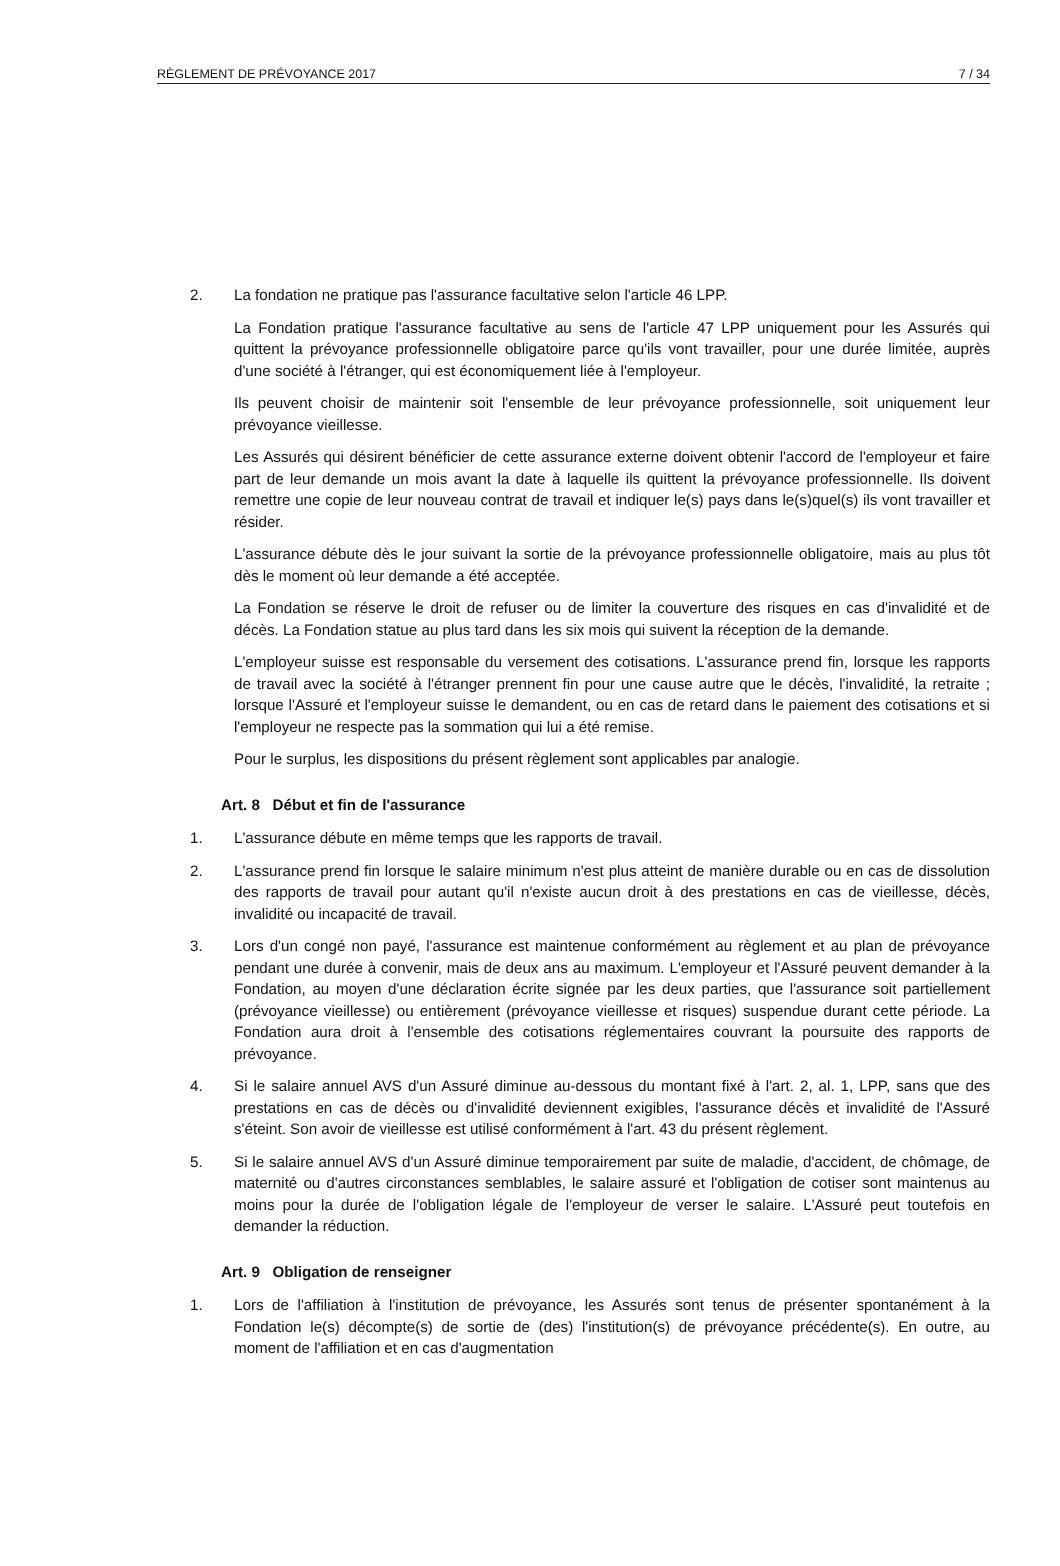RÈGLEMENT DE PRÉVOYANCE 2017 7 / 34
2. La fondation ne pratique pas l'assurance facultative selon l'article 46 LPP.
La Fondation pratique l'assurance facultative au sens de l'article 47 LPP uniquement pour les Assurés qui quittent la prévoyance professionnelle obligatoire parce qu'ils vont travailler, pour une durée limitée, auprès d'une société à l'étranger, qui est économiquement liée à l'employeur.
Ils peuvent choisir de maintenir soit l'ensemble de leur prévoyance professionnelle, soit uniquement leur prévoyance vieillesse.
Les Assurés qui désirent bénéficier de cette assurance externe doivent obtenir l'accord de l'employeur et faire part de leur demande un mois avant la date à laquelle ils quittent la prévoyance professionnelle. Ils doivent remettre une copie de leur nouveau contrat de travail et indiquer le(s) pays dans le(s)quel(s) ils vont travailler et résider.
L'assurance débute dès le jour suivant la sortie de la prévoyance professionnelle obligatoire, mais au plus tôt dès le moment où leur demande a été acceptée.
La Fondation se réserve le droit de refuser ou de limiter la couverture des risques en cas d'invalidité et de décès. La Fondation statue au plus tard dans les six mois qui suivent la réception de la demande.
L'employeur suisse est responsable du versement des cotisations. L'assurance prend fin, lorsque les rapports de travail avec la société à l'étranger prennent fin pour une cause autre que le décès, l'invalidité, la retraite ; lorsque l'Assuré et l'employeur suisse le demandent, ou en cas de retard dans le paiement des cotisations et si l'employeur ne respecte pas la sommation qui lui a été remise.
Pour le surplus, les dispositions du présent règlement sont applicables par analogie.
Art. 8 Début et fin de l'assurance
1. L'assurance débute en même temps que les rapports de travail.
2. L'assurance prend fin lorsque le salaire minimum n'est plus atteint de manière durable ou en cas de dissolution des rapports de travail pour autant qu'il n'existe aucun droit à des prestations en cas de vieillesse, décès, invalidité ou incapacité de travail.
3. Lors d'un congé non payé, l'assurance est maintenue conformément au règlement et au plan de prévoyance pendant une durée à convenir, mais de deux ans au maximum. L'employeur et l'Assuré peuvent demander à la Fondation, au moyen d'une déclaration écrite signée par les deux parties, que l'assurance soit partiellement (prévoyance vieillesse) ou entièrement (prévoyance vieillesse et risques) suspendue durant cette période. La Fondation aura droit à l'ensemble des cotisations réglementaires couvrant la poursuite des rapports de prévoyance.
4. Si le salaire annuel AVS d'un Assuré diminue au-dessous du montant fixé à l'art. 2, al. 1, LPP, sans que des prestations en cas de décès ou d'invalidité deviennent exigibles, l'assurance décès et invalidité de l'Assuré s'éteint. Son avoir de vieillesse est utilisé conformément à l'art. 43 du présent règlement.
5. Si le salaire annuel AVS d'un Assuré diminue temporairement par suite de maladie, d'accident, de chômage, de maternité ou d'autres circonstances semblables, le salaire assuré et l'obligation de cotiser sont maintenus au moins pour la durée de l'obligation légale de l'employeur de verser le salaire. L'Assuré peut toutefois en demander la réduction.
Art. 9 Obligation de renseigner
1. Lors de l'affiliation à l'institution de prévoyance, les Assurés sont tenus de présenter spontanément à la Fondation le(s) décompte(s) de sortie de (des) l'institution(s) de prévoyance précédente(s). En outre, au moment de l'affiliation et en cas d'augmentation